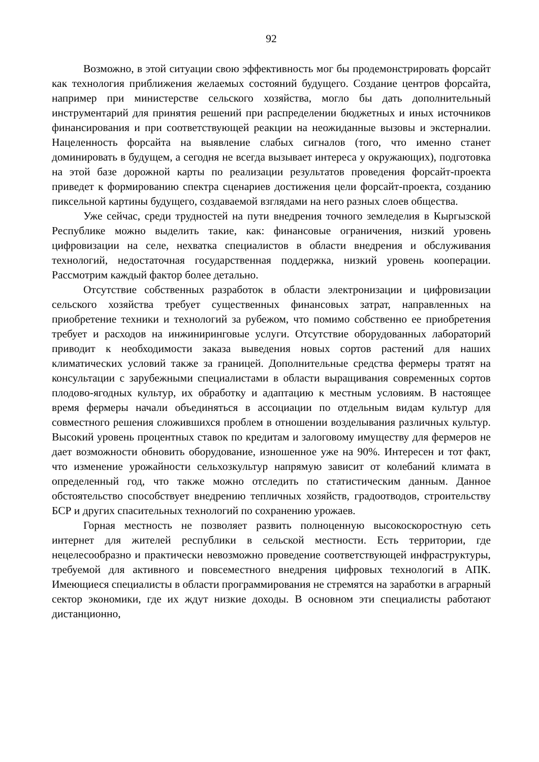92
Возможно, в этой ситуации свою эффективность мог бы продемонстрировать форсайт как технология приближения желаемых состояний будущего. Создание центров форсайта, например при министерстве сельского хозяйства, могло бы дать дополнительный инструментарий для принятия решений при распределении бюджетных и иных источников финансирования и при соответствующей реакции на неожиданные вызовы и экстерналии. Нацеленность форсайта на выявление слабых сигналов (того, что именно станет доминировать в будущем, а сегодня не всегда вызывает интереса у окружающих), подготовка на этой базе дорожной карты по реализации результатов проведения форсайт-проекта приведет к формированию спектра сценариев достижения цели форсайт-проекта, созданию пиксельной картины будущего, создаваемой взглядами на него разных слоев общества.
Уже сейчас, среди трудностей на пути внедрения точного земледелия в Кыргызской Республике можно выделить такие, как: финансовые ограничения, низкий уровень цифровизации на селе, нехватка специалистов в области внедрения и обслуживания технологий, недостаточная государственная поддержка, низкий уровень кооперации. Рассмотрим каждый фактор более детально.
Отсутствие собственных разработок в области электронизации и цифровизации сельского хозяйства требует существенных финансовых затрат, направленных на приобретение техники и технологий за рубежом, что помимо собственно ее приобретения требует и расходов на инжиниринговые услуги. Отсутствие оборудованных лабораторий приводит к необходимости заказа выведения новых сортов растений для наших климатических условий также за границей. Дополнительные средства фермеры тратят на консультации с зарубежными специалистами в области выращивания современных сортов плодово-ягодных культур, их обработку и адаптацию к местным условиям. В настоящее время фермеры начали объединяться в ассоциации по отдельным видам культур для совместного решения сложившихся проблем в отношении возделывания различных культур. Высокий уровень процентных ставок по кредитам и залоговому имуществу для фермеров не дает возможности обновить оборудование, изношенное уже на 90%. Интересен и тот факт, что изменение урожайности сельхозкультур напрямую зависит от колебаний климата в определенный год, что также можно отследить по статистическим данным. Данное обстоятельство способствует внедрению тепличных хозяйств, градоотводов, строительству БСР и других спасительных технологий по сохранению урожаев.
Горная местность не позволяет развить полноценную высокоскоростную сеть интернет для жителей республики в сельской местности. Есть территории, где нецелесообразно и практически невозможно проведение соответствующей инфраструктуры, требуемой для активного и повсеместного внедрения цифровых технологий в АПК. Имеющиеся специалисты в области программирования не стремятся на заработки в аграрный сектор экономики, где их ждут низкие доходы. В основном эти специалисты работают дистанционно,